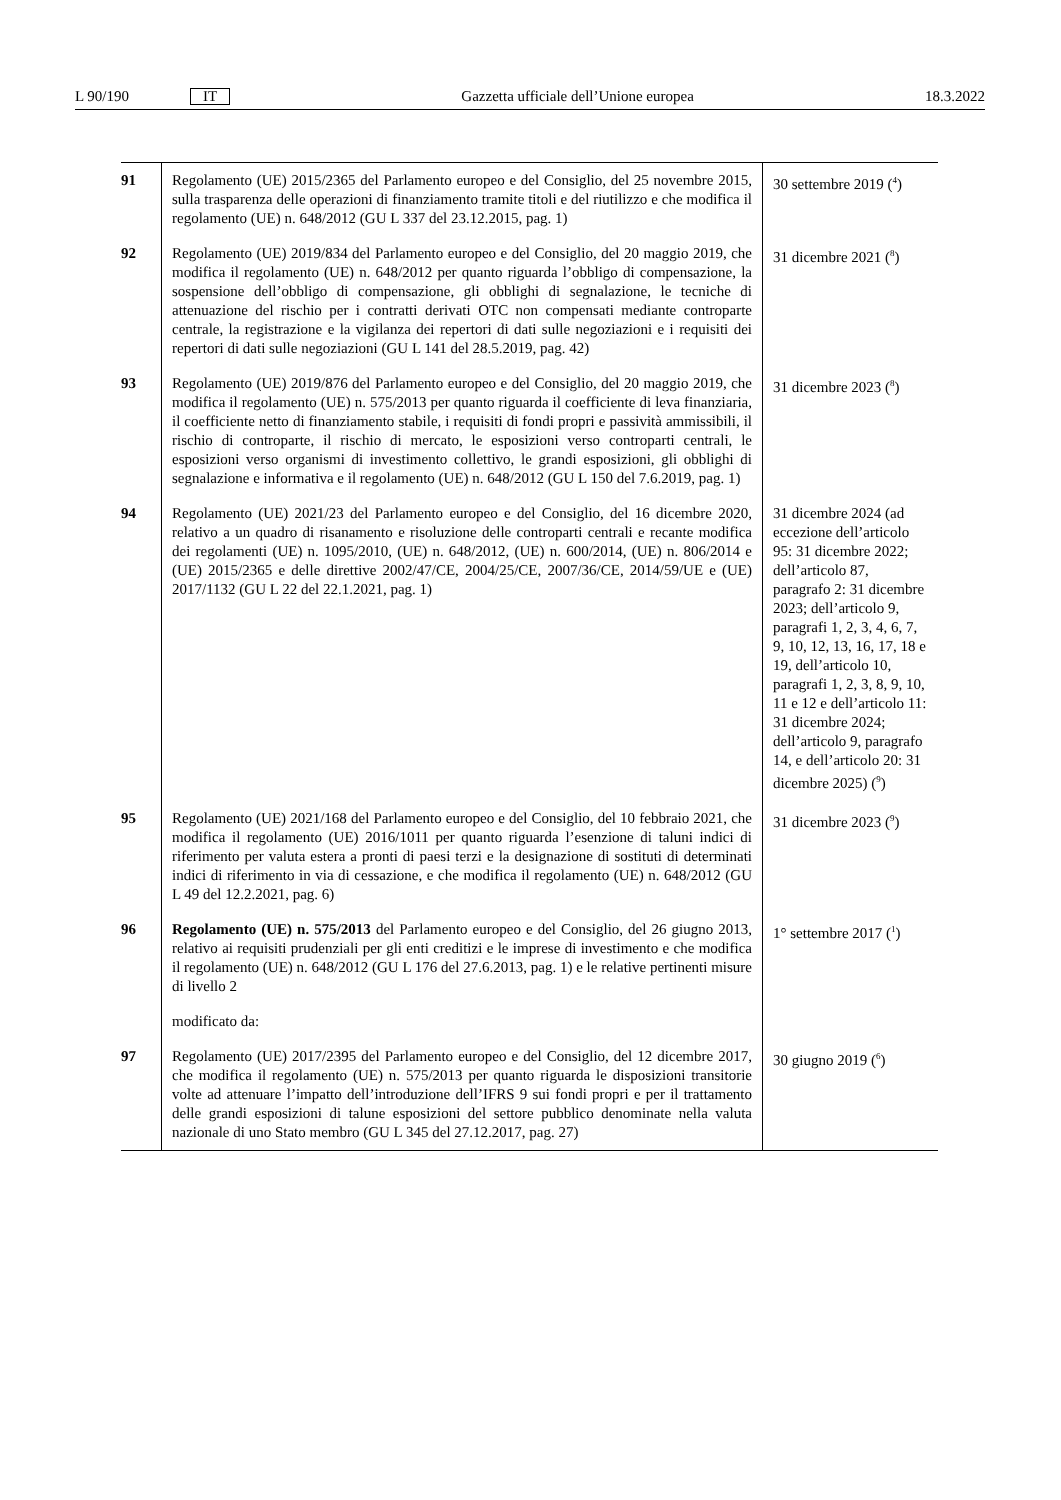L 90/190 IT Gazzetta ufficiale dell’Unione europea 18.3.2022
| 91 | Regolamento (UE) 2015/2365 del Parlamento europeo e del Consiglio, del 25 novembre 2015, sulla trasparenza delle operazioni di finanziamento tramite titoli e del riutilizzo e che modifica il regolamento (UE) n. 648/2012 (GU L 337 del 23.12.2015, pag. 1) | 30 settembre 2019 (<sup>4</sup>) |
| 92 | Regolamento (UE) 2019/834 del Parlamento europeo e del Consiglio, del 20 maggio 2019, che modifica il regolamento (UE) n. 648/2012 per quanto riguarda l’obbligo di compensazione, la sospensione dell’obbligo di compensazione, gli obblighi di segnalazione, le tecniche di attenuazione del rischio per i contratti derivati OTC non compensati mediante controparte centrale, la registrazione e la vigilanza dei repertori di dati sulle negoziazioni e i requisiti dei repertori di dati sulle negoziazioni (GU L 141 del 28.5.2019, pag. 42) | 31 dicembre 2021 (<sup>8</sup>) |
| 93 | Regolamento (UE) 2019/876 del Parlamento europeo e del Consiglio, del 20 maggio 2019, che modifica il regolamento (UE) n. 575/2013 per quanto riguarda il coefficiente di leva finanziaria, il coefficiente netto di finanziamento stabile, i requisiti di fondi propri e passività ammissibili, il rischio di controparte, il rischio di mercato, le esposizioni verso controparti centrali, le esposizioni verso organismi di investimento collettivo, le grandi esposizioni, gli obblighi di segnalazione e informativa e il regolamento (UE) n. 648/2012 (GU L 150 del 7.6.2019, pag. 1) | 31 dicembre 2023 (<sup>8</sup>) |
| 94 | Regolamento (UE) 2021/23 del Parlamento europeo e del Consiglio, del 16 dicembre 2020, relativo a un quadro di risanamento e risoluzione delle controparti centrali e recante modifica dei regolamenti (UE) n. 1095/2010, (UE) n. 648/2012, (UE) n. 600/2014, (UE) n. 806/2014 e (UE) 2015/2365 e delle direttive 2002/47/CE, 2004/25/CE, 2007/36/CE, 2014/59/UE e (UE) 2017/1132 (GU L 22 del 22.1.2021, pag. 1) | 31 dicembre 2024 (ad eccezione dell’articolo 95: 31 dicembre 2022; dell’articolo 87, paragrafo 2: 31 dicembre 2023; dell’articolo 9, paragrafi 1, 2, 3, 4, 6, 7, 9, 10, 12, 13, 16, 17, 18 e 19, dell’articolo 10, paragrafi 1, 2, 3, 8, 9, 10, 11 e 12 e dell’articolo 11: 31 dicembre 2024; dell’articolo 9, paragrafo 14, e dell’articolo 20: 31 dicembre 2025) (<sup>9</sup>) |
| 95 | Regolamento (UE) 2021/168 del Parlamento europeo e del Consiglio, del 10 febbraio 2021, che modifica il regolamento (UE) 2016/1011 per quanto riguarda l’esenzione di taluni indici di riferimento per valuta estera a pronti di paesi terzi e la designazione di sostituti di determinati indici di riferimento in via di cessazione, e che modifica il regolamento (UE) n. 648/2012 (GU L 49 del 12.2.2021, pag. 6) | 31 dicembre 2023 (<sup>9</sup>) |
| 96 | Regolamento (UE) n. 575/2013 del Parlamento europeo e del Consiglio, del 26 giugno 2013, relativo ai requisiti prudenziali per gli enti creditizi e le imprese di investimento e che modifica il regolamento (UE) n. 648/2012 (GU L 176 del 27.6.2013, pag. 1) e le relative pertinenti misure di livello 2 | 1° settembre 2017 (<sup>1</sup>) |
| | modificato da: | |
| 97 | Regolamento (UE) 2017/2395 del Parlamento europeo e del Consiglio, del 12 dicembre 2017, che modifica il regolamento (UE) n. 575/2013 per quanto riguarda le disposizioni transitorie volte ad attenuare l’impatto dell’introduzione dell’IFRS 9 sui fondi propri e per il trattamento delle grandi esposizioni di talune esposizioni del settore pubblico denominate nella valuta nazionale di uno Stato membro (GU L 345 del 27.12.2017, pag. 27) | 30 giugno 2019 (<sup>6</sup>) |